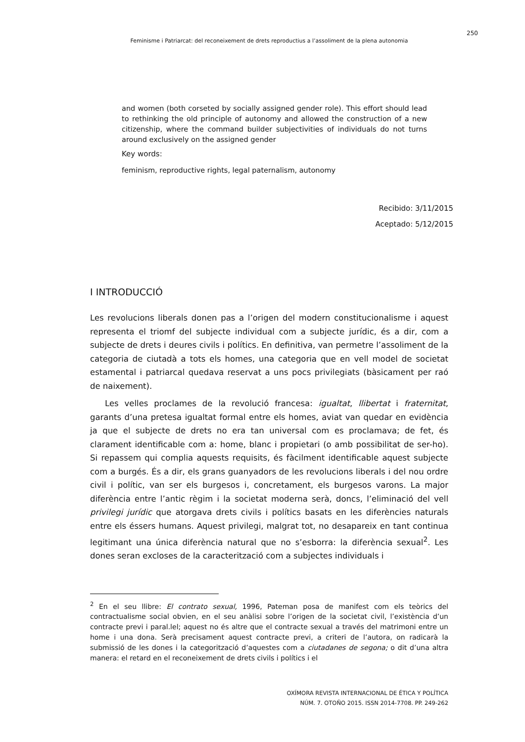250
Feminisme i Patriarcat: del reconeixement de drets reproductius a l’assoliment de la plena autonomia
and women (both corseted by socially assigned gender role). This effort should lead to rethinking the old principle of autonomy and allowed the construction of a new citizenship, where the command builder subjectivities of individuals do not turns around exclusively on the assigned gender
Key words:
feminism, reproductive rights, legal paternalism, autonomy
Recibido: 3/11/2015
Aceptado: 5/12/2015
I INTRODUCCIÓ
Les revolucions liberals donen pas a l’origen del modern constitucionalisme i aquest representa el triomf del subjecte individual com a subjecte jurídic, és a dir, com a subjecte de drets i deures civils i polítics. En definitiva, van permetre l’assoliment de la categoria de ciutadà a tots els homes, una categoria que en vell model de societat estamental i patriarcal quedava reservat a uns pocs privilegiats (bàsicament per raó de naixement).
Les velles proclames de la revolució francesa: igualtat, llibertat i fraternitat, garants d’una pretesa igualtat formal entre els homes, aviat van quedar en evidència ja que el subjecte de drets no era tan universal com es proclamava; de fet, és clarament identificable com a: home, blanc i propietari (o amb possibilitat de ser-ho). Si repassem qui complia aquests requisits, és fàcilment identificable aquest subjecte com a burgés. És a dir, els grans guanyadors de les revolucions liberals i del nou ordre civil i polític, van ser els burgesos i, concretament, els burgesos varons. La major diferència entre l’antic règim i la societat moderna serà, doncs, l’eliminació del vell privilegi jurídic que atorgava drets civils i polítics basats en les diferències naturals entre els éssers humans. Aquest privilegi, malgrat tot, no desapareix en tant continua legitimant una única diferència natural que no s’esborra: la diferència sexual<sup>2</sup>. Les dones seran excloses de la caracterització com a subjectes individuals i
<sup>2</sup> En el seu llibre: El contrato sexual, 1996, Pateman posa de manifest com els teòrics del contractualisme social obvien, en el seu anàlisi sobre l’origen de la societat civil, l’existència d’un contracte previ i paral.lel; aquest no és altre que el contracte sexual a través del matrimoni entre un home i una dona. Serà precisament aquest contracte previ, a criteri de l’autora, on radicarà la submissió de les dones i la categorització d’aquestes com a ciutadanes de segona; o dit d’una altra manera: el retard en el reconeixement de drets civils i polítics i el
OXÍMORA REVISTA INTERNACIONAL DE ÉTICA Y POLÍTICA
NÚM. 7. OTOÑO 2015. ISSN 2014-7708. PP. 249-262